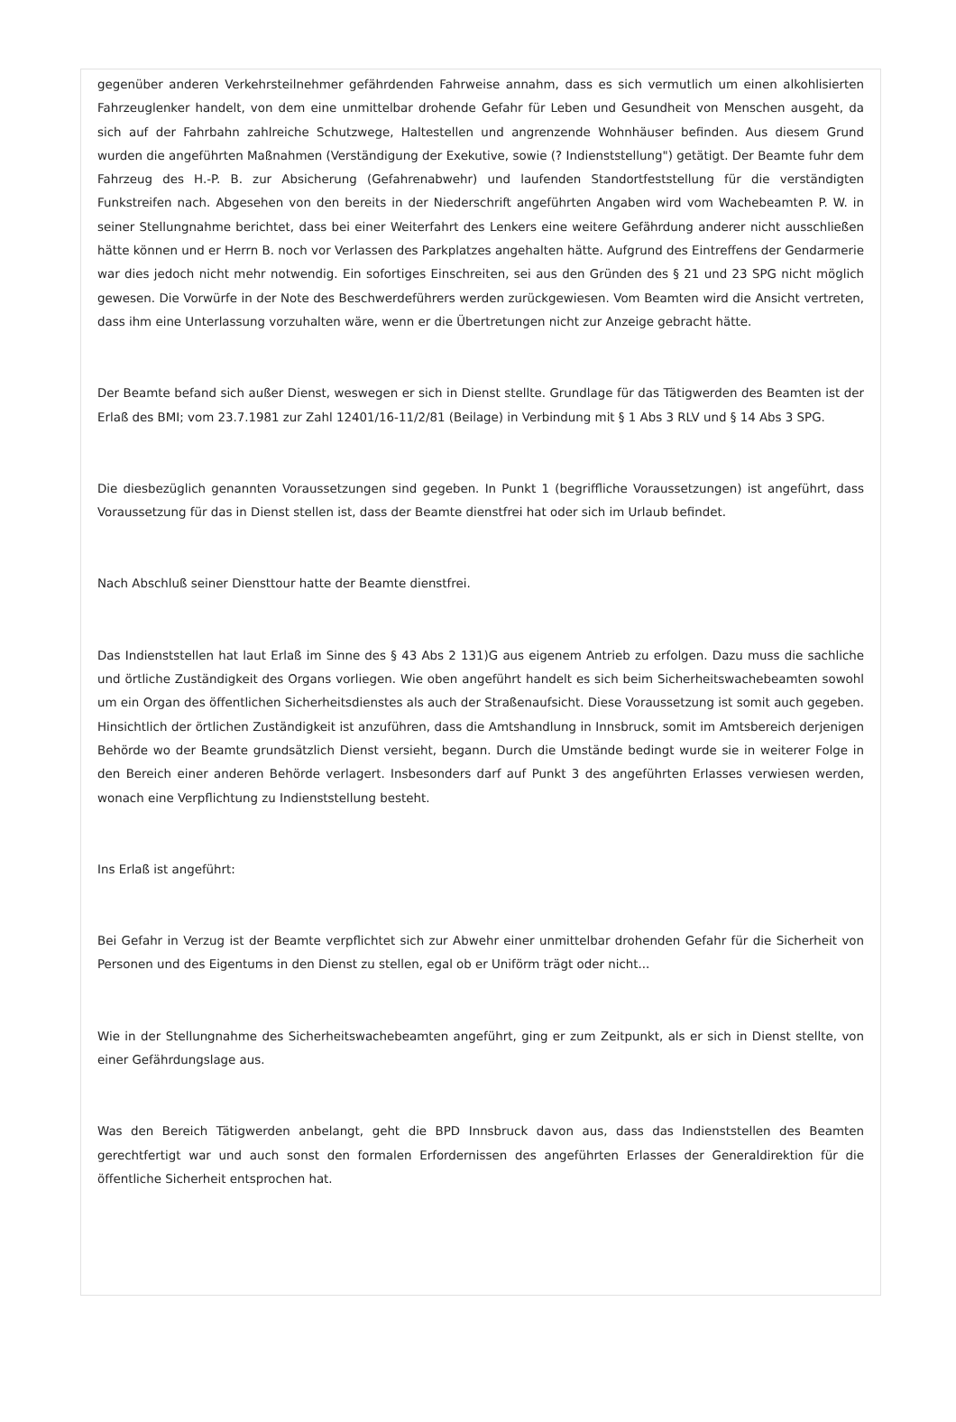gegenüber anderen Verkehrsteilnehmer gefährdenden Fahrweise annahm, dass es sich vermutlich um einen alkohlisierten Fahrzeuglenker handelt, von dem eine unmittelbar drohende Gefahr für Leben und Gesundheit von Menschen ausgeht, da sich auf der Fahrbahn zahlreiche Schutzwege, Haltestellen und angrenzende Wohnhäuser befinden. Aus diesem Grund wurden die angeführten Maßnahmen (Verständigung der Exekutive, sowie (? Indienststellung") getätigt. Der Beamte fuhr dem Fahrzeug des H.-P. B. zur Absicherung (Gefahrenabwehr) und laufenden Standortfeststellung für die verständigten Funkstreifen nach. Abgesehen von den bereits in der Niederschrift angeführten Angaben wird vom Wachebeamten P. W. in seiner Stellungnahme berichtet, dass bei einer Weiterfahrt des Lenkers eine weitere Gefährdung anderer nicht ausschließen hätte können und er Herrn B. noch vor Verlassen des Parkplatzes angehalten hätte. Aufgrund des Eintreffens der Gendarmerie war dies jedoch nicht mehr notwendig. Ein sofortiges Einschreiten, sei aus den Gründen des § 21 und 23 SPG nicht möglich gewesen. Die Vorwürfe in der Note des Beschwerdeführers werden zurückgewiesen. Vom Beamten wird die Ansicht vertreten, dass ihm eine Unterlassung vorzuhalten wäre, wenn er die Übertretungen nicht zur Anzeige gebracht hätte.
Der Beamte befand sich außer Dienst, weswegen er sich in Dienst stellte. Grundlage für das Tätigwerden des Beamten ist der Erlaß des BMI; vom 23.7.1981 zur Zahl 12401/16-11/2/81 (Beilage) in Verbindung mit § 1 Abs 3 RLV und § 14 Abs 3 SPG.
Die diesbezüglich genannten Voraussetzungen sind gegeben. In Punkt 1 (begriffliche Voraussetzungen) ist angeführt, dass Voraussetzung für das in Dienst stellen ist, dass der Beamte dienstfrei hat oder sich im Urlaub befindet.
Nach Abschluß seiner Diensttour hatte der Beamte dienstfrei.
Das Indienststellen hat laut Erlaß im Sinne des § 43 Abs 2 131)G aus eigenem Antrieb zu erfolgen. Dazu muss die sachliche und örtliche Zuständigkeit des Organs vorliegen. Wie oben angeführt handelt es sich beim Sicherheitswachebeamten sowohl um ein Organ des öffentlichen Sicherheitsdienstes als auch der Straßenaufsicht. Diese Voraussetzung ist somit auch gegeben. Hinsichtlich der örtlichen Zuständigkeit ist anzuführen, dass die Amtshandlung in Innsbruck, somit im Amtsbereich derjenigen Behörde wo der Beamte grundsätzlich Dienst versieht, begann. Durch die Umstände bedingt wurde sie in weiterer Folge in den Bereich einer anderen Behörde verlagert. Insbesonders darf auf Punkt 3 des angeführten Erlasses verwiesen werden, wonach eine Verpflichtung zu Indienststellung besteht.
Ins Erlaß ist angeführt:
Bei Gefahr in Verzug ist der Beamte verpflichtet sich zur Abwehr einer unmittelbar drohenden Gefahr für die Sicherheit von Personen und des Eigentums in den Dienst zu stellen, egal ob er Uniförm trägt oder nicht...
Wie in der Stellungnahme des Sicherheitswachebeamten angeführt, ging er zum Zeitpunkt, als er sich in Dienst stellte, von einer Gefährdungslage aus.
Was den Bereich Tätigwerden anbelangt, geht die BPD Innsbruck davon aus, dass das Indienststellen des Beamten gerechtfertigt war und auch sonst den formalen Erfordernissen des angeführten Erlasses der Generaldirektion für die öffentliche Sicherheit entsprochen hat.